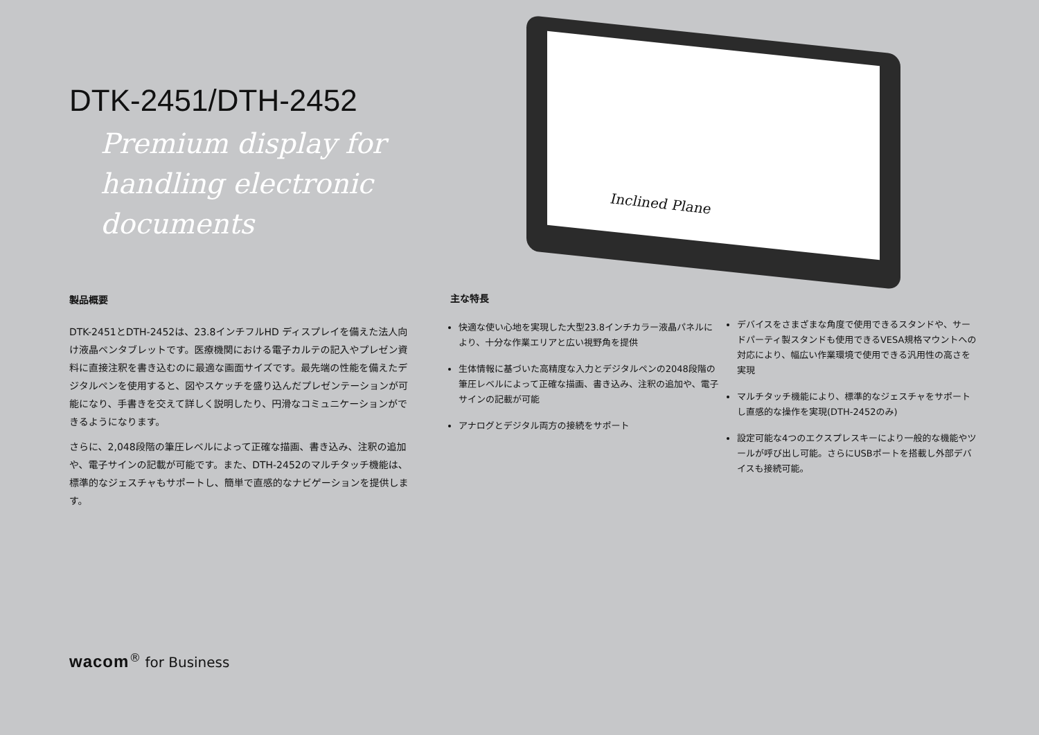DTK-2451/DTH-2452
Premium display for handling electronic documents
Inclined Plane
製品概要
DTK-2451とDTH-2452は、23.8インチフルHD ディスプレイを備えた法人向け液晶ペンタブレットです。医療機関における電子カルテの記入やプレゼン資料に直接注釈を書き込むのに最適な画面サイズです。最先端の性能を備えたデジタルペンを使用すると、図やスケッチを盛り込んだプレゼンテーションが可能になり、手書きを交えて詳しく説明したり、円滑なコミュニケーションができるようになります。
さらに、2,048段階の筆圧レベルによって正確な描画、書き込み、注釈の追加や、電子サインの記載が可能です。また、DTH-2452のマルチタッチ機能は、標準的なジェスチャもサポートし、簡単で直感的なナビゲーションを提供します。
主な特長
快適な使い心地を実現した大型23.8インチカラー液晶パネルにより、十分な作業エリアと広い視野角を提供
生体情報に基づいた高精度な入力とデジタルペンの2048段階の筆圧レベルによって正確な描画、書き込み、注釈の追加や、電子サインの記載が可能
アナログとデジタル両方の接続をサポート
デバイスをさまざまな角度で使用できるスタンドや、サードパーティ製スタンドも使用できるVESA規格マウントへの対応により、幅広い作業環境で使用できる汎用性の高さを実現
マルチタッチ機能により、標準的なジェスチャをサポートし直感的な操作を実現(DTH-2452のみ)
設定可能な4つのエクスプレスキーにより一般的な機能やツールが呼び出し可能。さらにUSBポートを搭載し外部デバイスも接続可能。
wacom<sup>®</sup> for Business